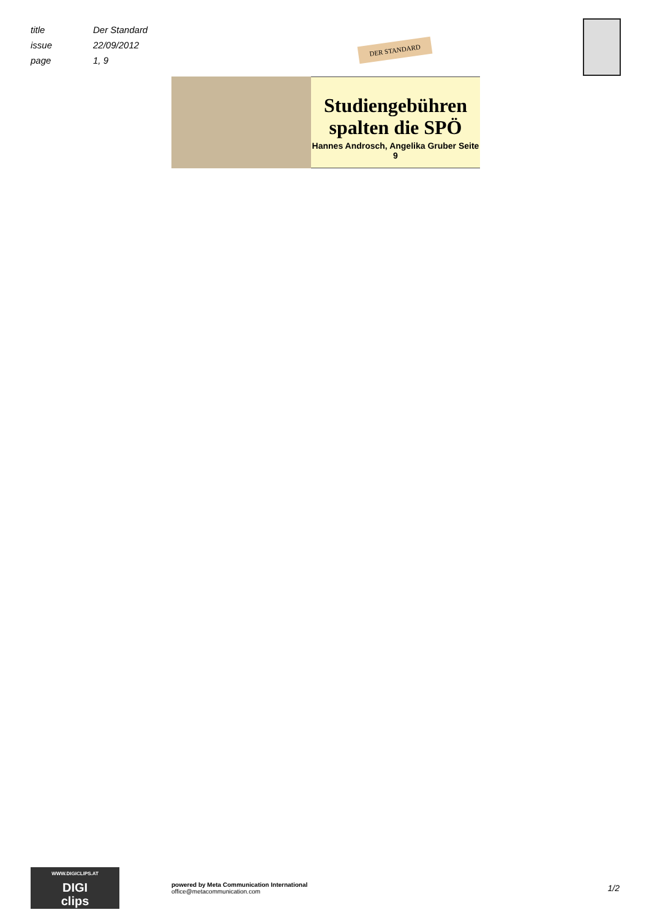title Der Standard
issue 22/09/2012
page 1, 9
DER STANDARD
Studiengebühren
spalten die SPÖ
Hannes Androsch, Angelika Gruber Seite 9
WWW.DIGICLIPS.AT
DIGI
clips
powered by Meta Communication International
office@metacommunication.com
1/2